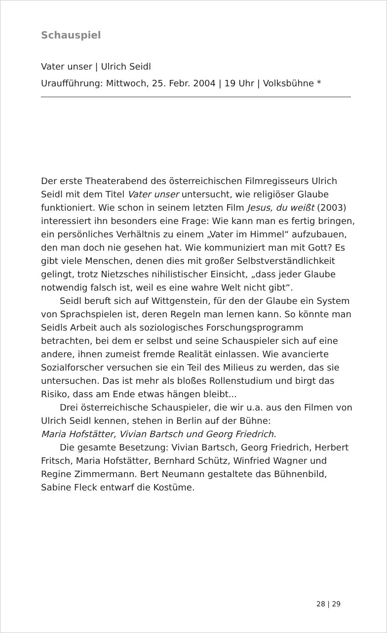Schauspiel
Vater unser | Ulrich Seidl
Uraufführung: Mittwoch, 25. Febr. 2004 | 19 Uhr | Volksbühne *
Der erste Theaterabend des österreichischen Filmregisseurs Ulrich Seidl mit dem Titel Vater unser untersucht, wie religiöser Glaube funktioniert. Wie schon in seinem letzten Film Jesus, du weißt (2003) interessiert ihn besonders eine Frage: Wie kann man es fertig bringen, ein persönliches Verhältnis zu einem „Vater im Himmel“ aufzubauen, den man doch nie gesehen hat. Wie kommuniziert man mit Gott? Es gibt viele Menschen, denen dies mit großer Selbstverständlichkeit gelingt, trotz Nietzsches nihilistischer Einsicht, „dass jeder Glaube notwendig falsch ist, weil es eine wahre Welt nicht gibt“.
Seidl beruft sich auf Wittgenstein, für den der Glaube ein System von Sprachspielen ist, deren Regeln man lernen kann. So könnte man Seidls Arbeit auch als soziologisches Forschungsprogramm betrachten, bei dem er selbst und seine Schauspieler sich auf eine andere, ihnen zumeist fremde Realität einlassen. Wie avancierte Sozialforscher versuchen sie ein Teil des Milieus zu werden, das sie untersuchen. Das ist mehr als bloßes Rollenstudium und birgt das Risiko, dass am Ende etwas hängen bleibt...
Drei österreichische Schauspieler, die wir u.a. aus den Filmen von Ulrich Seidl kennen, stehen in Berlin auf der Bühne:
Maria Hofstätter, Vivian Bartsch und Georg Friedrich.
Die gesamte Besetzung: Vivian Bartsch, Georg Friedrich, Herbert Fritsch, Maria Hofstätter, Bernhard Schütz, Winfried Wagner und Regine Zimmermann. Bert Neumann gestaltete das Bühnenbild, Sabine Fleck entwarf die Kostüme.
28 | 29